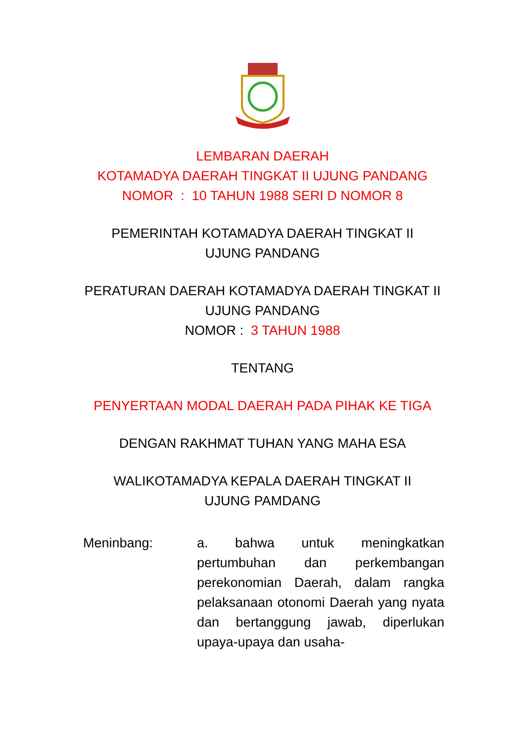LEMBARAN DAERAH
KOTAMADYA DAERAH TINGKAT II UJUNG PANDANG
NOMOR : 10 TAHUN 1988 SERI D NOMOR 8
PEMERINTAH KOTAMADYA DAERAH TINGKAT II
UJUNG PANDANG
PERATURAN DAERAH KOTAMADYA DAERAH TINGKAT II
UJUNG PANDANG
NOMOR : 3 TAHUN 1988
TENTANG
PENYERTAAN MODAL DAERAH PADA PIHAK KE TIGA
DENGAN RAKHMAT TUHAN YANG MAHA ESA
WALIKOTAMADYA KEPALA DAERAH TINGKAT II
UJUNG PAMDANG
Meninbang: a. bahwa untuk meningkatkan pertumbuhan dan perkembangan perekonomian Daerah, dalam rangka pelaksanaan otonomi Daerah yang nyata dan bertanggung jawab, diperlukan upaya-upaya dan usaha-